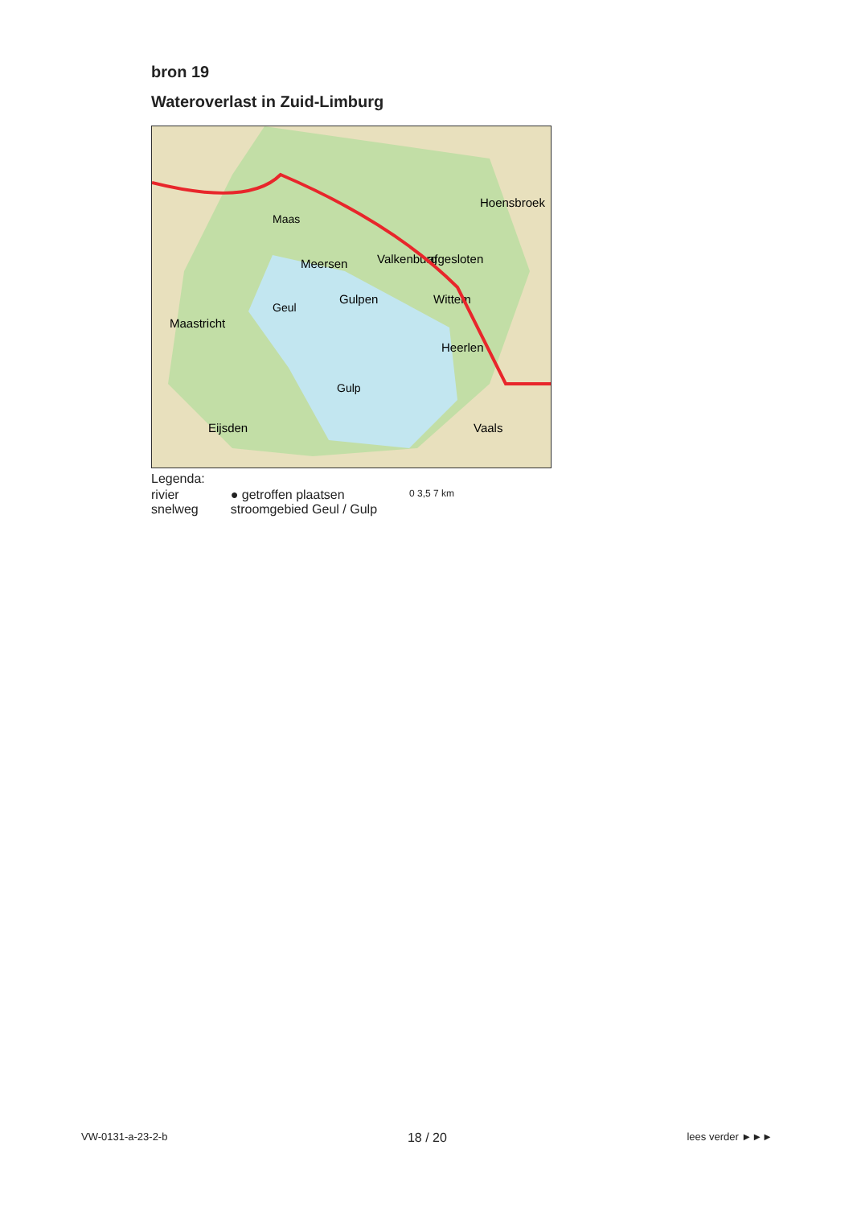bron 19
Wateroverlast in Zuid-Limburg
Meersen
Gulpen
Maastricht
Valkenburg
Hoensbroek
afgesloten
Wittem
Heerlen
Eijsden
Vaals
Maas
Geul
Gulp
Legenda:
rivier
snelweg
● getroffen plaatsen
stroomgebied Geul / Gulp
0 3,5 7 km
VW-0131-a-23-2-b 18 / 20 lees verder ►►►